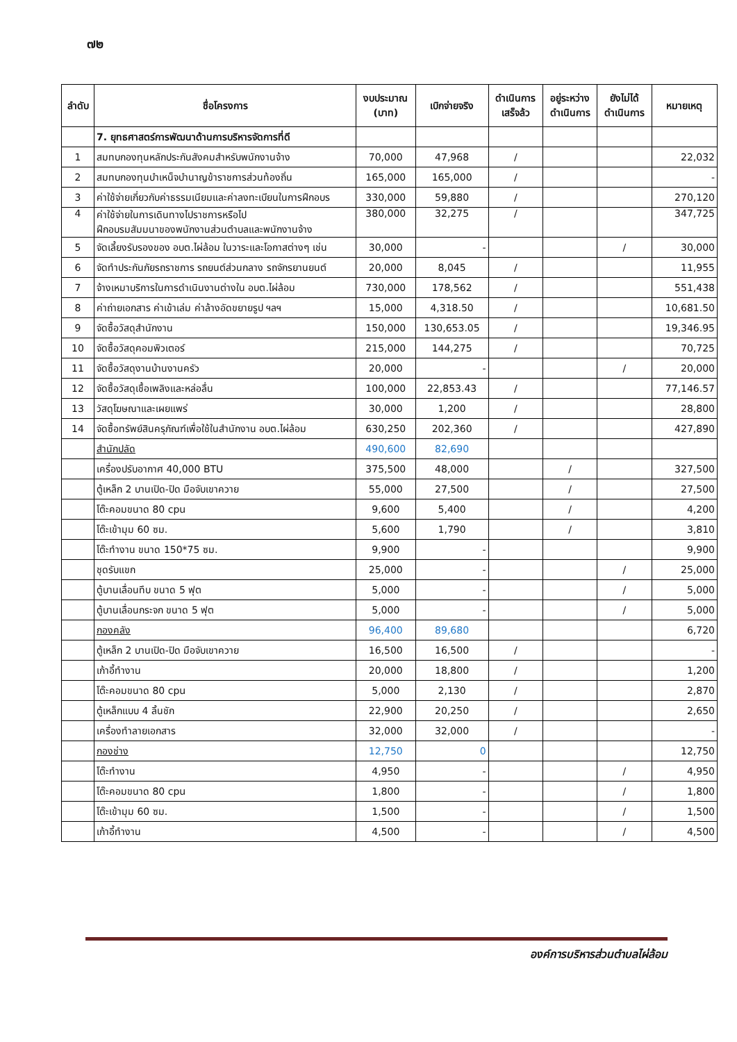๗๒
| ลำดับ | ชื่อโครงการ | งบประมาณ (บาท) | เบิกจ่ายจริง | ดำเนินการ เสร็จล้ว | อยู่ระหว่าง ดำเนินการ | ยังไม่ได้ ดำเนินการ | หมายเหตุ |
| --- | --- | --- | --- | --- | --- | --- | --- |
| | 7. ยุทธศาสตร์การพัฒนาด้านการบริหารจัดการที่ดี | | | | | | |
| 1 | สมทบกองทุนหลักประกันสังคมสำหรับพนักงานจ้าง | 70,000 | 47,968 | / | | | 22,032 |
| 2 | สมทบกองทุนบำเหน็จบำนาญข้าราชการส่วนท้องถิ่น | 165,000 | 165,000 | / | | | - |
| 3 | ค่าใช้จ่ายเกี่ยวกับค่าธรรมเนียมและค่าลงทะเบียนในการฝึกอบร | 330,000 | 59,880 | / | | | 270,120 |
| 4 | ค่าใช้จ่ายในการเดินทางไปราชการหรือไป ฝึกอบรมสัมมนาของพนักงานส่วนตำบลและพนักงานจ้าง | 380,000 | 32,275 | / | | | 347,725 |
| 5 | จัดเลี้ยงรับรองของ อบต.ไผ่ล้อม ในวาระและโอกาสต่างๆ เช่น | 30,000 | - | | | / | 30,000 |
| 6 | จัดทำประกันภัยรถราชการ รถยนต์ส่วนกลาง รถจักรยานยนต์ | 20,000 | 8,045 | / | | | 11,955 |
| 7 | จ้างเหมาบริการในการดำเนินงานต่างใน อบต.ไผ่ล้อม | 730,000 | 178,562 | / | | | 551,438 |
| 8 | ค่าถ่ายเอกสาร ค่าเข้าเล่ม ค่าล้างอัดขยายรูป ฯลฯ | 15,000 | 4,318.50 | / | | | 10,681.50 |
| 9 | จัดซื้อวัสดุสำนักงาน | 150,000 | 130,653.05 | / | | | 19,346.95 |
| 10 | จัดซื้อวัสดุคอมพิวเตอร์ | 215,000 | 144,275 | / | | | 70,725 |
| 11 | จัดซื้อวัสดุงานบ้านงานครัว | 20,000 | - | | | / | 20,000 |
| 12 | จัดซื้อวัสดุเชื้อเพลิงและหล่อลื่น | 100,000 | 22,853.43 | / | | | 77,146.57 |
| 13 | วัสดุโฆษณาและเผยแพร่ | 30,000 | 1,200 | / | | | 28,800 |
| 14 | จัดซื้อทรัพย์สินครุภัณฑ์เพื่อใช้ในสำนักงาน อบต.ไผ่ล้อม | 630,250 | 202,360 | / | | | 427,890 |
| | สำนักปลัด | 490,600 | 82,690 | | | | |
| | เครื่องปรับอากาศ 40,000 BTU | 375,500 | 48,000 | | / | | 327,500 |
| | ตู้เหล็ก 2 บานเปิด-ปิด มือจับเขาควาย | 55,000 | 27,500 | | / | | 27,500 |
| | โต๊ะคอมขนาด 80 cpu | 9,600 | 5,400 | | / | | 4,200 |
| | โต๊ะเข้ามุม 60 ซม. | 5,600 | 1,790 | | / | | 3,810 |
| | โต๊ะทำงาน ขนาด 150*75 ซม. | 9,900 | - | | | | 9,900 |
| | ชุดรับแขก | 25,000 | - | | | / | 25,000 |
| | ตู้บานเลื่อนทึบ ขนาด 5 ฟุต | 5,000 | - | | | / | 5,000 |
| | ตู้บานเลื่อนกระจก ขนาด 5 ฟุต | 5,000 | - | | | / | 5,000 |
| | กองคลัง | 96,400 | 89,680 | | | | 6,720 |
| | ตู้เหล็ก 2 บานเปิด-ปิด มือจับเขาควาย | 16,500 | 16,500 | / | | | - |
| | เก้าอี้ทำงาน | 20,000 | 18,800 | / | | | 1,200 |
| | โต๊ะคอมขนาด 80 cpu | 5,000 | 2,130 | / | | | 2,870 |
| | ตู้เหล็กแบบ 4 ลิ้นชัก | 22,900 | 20,250 | / | | | 2,650 |
| | เครื่องทำลายเอกสาร | 32,000 | 32,000 | / | | | - |
| | กองช่าง | 12,750 | 0 | | | | 12,750 |
| | โต๊ะทำงาน | 4,950 | - | | | / | 4,950 |
| | โต๊ะคอมขนาด 80 cpu | 1,800 | - | | | / | 1,800 |
| | โต๊ะเข้ามุม 60 ซม. | 1,500 | - | | | / | 1,500 |
| | เก้าอี้ทำงาน | 4,500 | - | | | / | 4,500 |
องค์การบริหารส่วนตำบลไผ่ล้อม